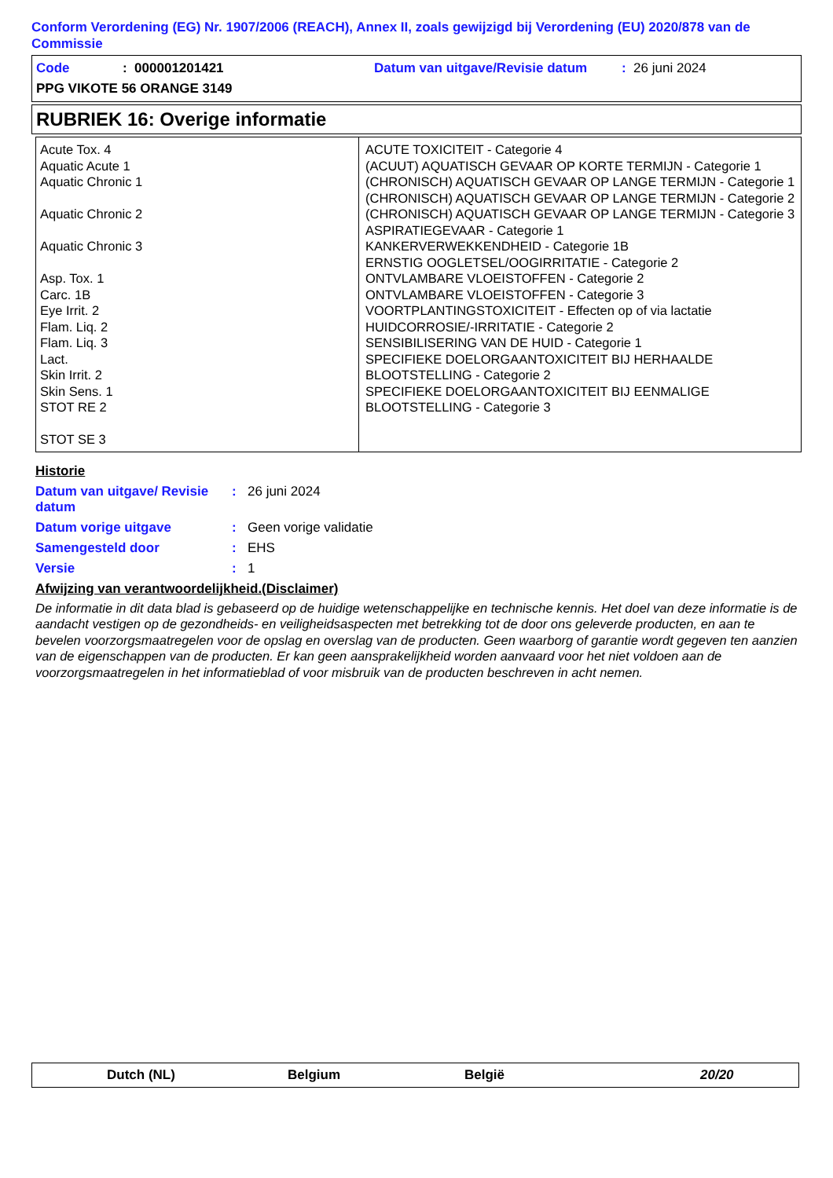Conform Verordening (EG) Nr. 1907/2006 (REACH), Annex II, zoals gewijzigd bij Verordening (EU) 2020/878 van de Commissie
Code: 000001201421 Datum van uitgave/Revisie datum: 26 juni 2024
PPG VIKOTE 56 ORANGE 3149
RUBRIEK 16: Overige informatie
| Acute Tox. 4 Aquatic Acute 1 Aquatic Chronic 1 Aquatic Chronic 2 Aquatic Chronic 3 Asp. Tox. 1 Carc. 1B Eye Irrit. 2 Flam. Liq. 2 Flam. Liq. 3 Lact. Skin Irrit. 2 Skin Sens. 1 STOT RE 2 STOT SE 3 | ACUTE TOXICITEIT - Categorie 4 (ACUUT) AQUATISCH GEVAAR OP KORTE TERMIJN - Categorie 1 (CHRONISCH) AQUATISCH GEVAAR OP LANGE TERMIJN - Categorie 1 (CHRONISCH) AQUATISCH GEVAAR OP LANGE TERMIJN - Categorie 2 (CHRONISCH) AQUATISCH GEVAAR OP LANGE TERMIJN - Categorie 3 ASPIRATIEGEVAAR - Categorie 1 KANKERVERWEKKENDHEID - Categorie 1B ERNSTIG OOGLETSEL/OOGIRRITATIE - Categorie 2 ONTVLAMBARE VLOEISTOFFEN - Categorie 2 ONTVLAMBARE VLOEISTOFFEN - Categorie 3 VOORTPLANTINGSTOXICITEIT - Effecten op of via lactatie HUIDCORROSIE/-IRRITATIE - Categorie 2 SENSIBILISERING VAN DE HUID - Categorie 1 SPECIFIEKE DOELORGAANTOXICITEIT BIJ HERHAALDE BLOOTSTELLING - Categorie 2 SPECIFIEKE DOELORGAANTOXICITEIT BIJ EENMALIGE BLOOTSTELLING - Categorie 3 |
Historie
Datum van uitgave/ Revisie datum: 26 juni 2024
Datum vorige uitgave: Geen vorige validatie
Samengesteld door: EHS
Versie: 1
Afwijzing van verantwoordelijkheid.(Disclaimer)
De informatie in dit data blad is gebaseerd op de huidige wetenschappelijke en technische kennis. Het doel van deze informatie is de aandacht vestigen op de gezondheids- en veiligheidsaspecten met betrekking tot de door ons geleverde producten, en aan te bevelen voorzorgsmaatregelen voor de opslag en overslag van de producten. Geen waarborg of garantie wordt gegeven ten aanzien van de eigenschappen van de producten. Er kan geen aansprakelijkheid worden aanvaard voor het niet voldoen aan de voorzorgsmaatregelen in het informatieblad of voor misbruik van de producten beschreven in acht nemen.
Dutch (NL) Belgium België 20/20